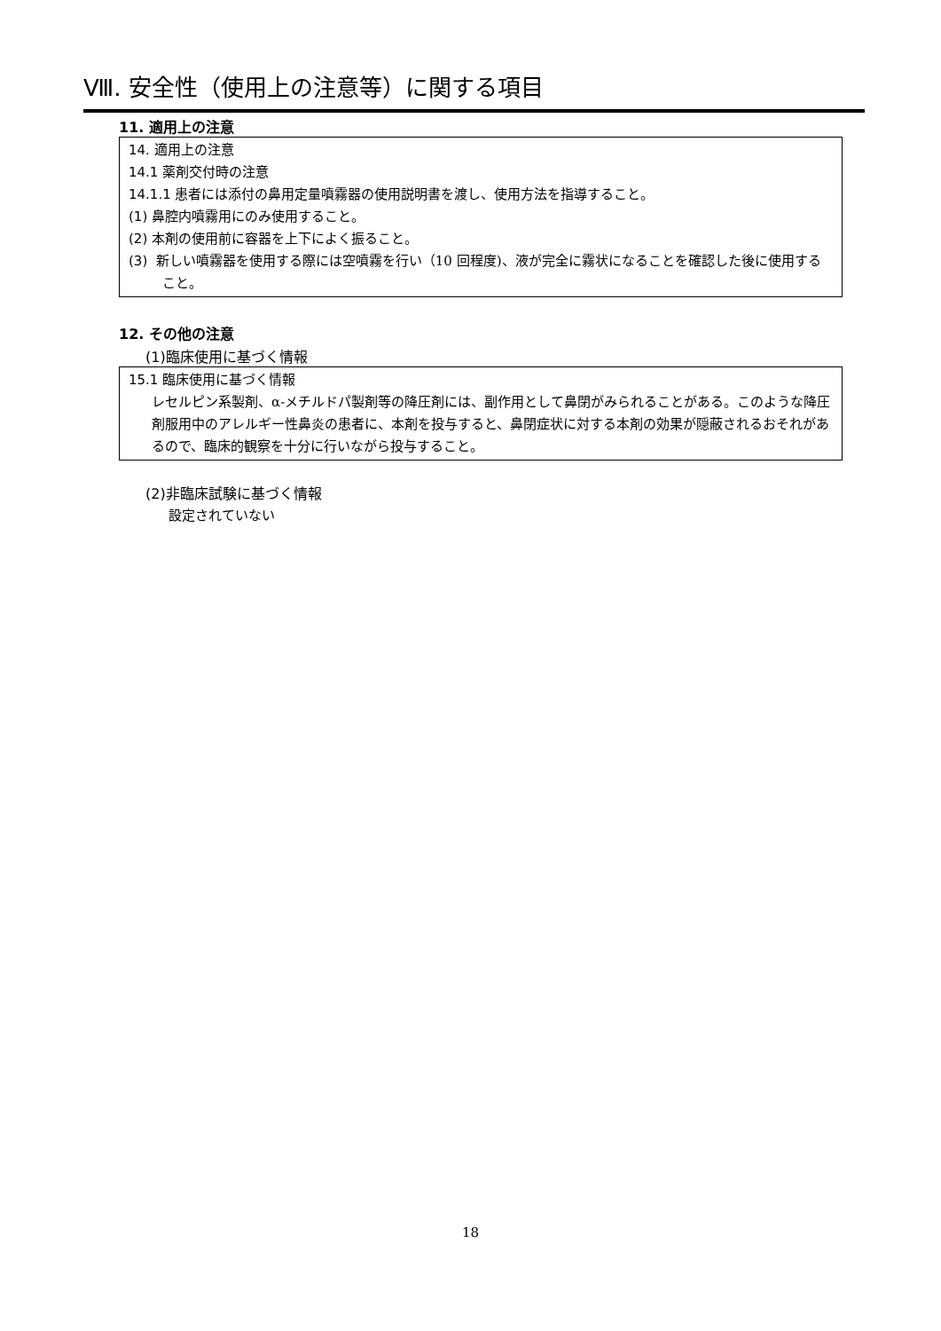Ⅷ. 安全性（使用上の注意等）に関する項目
11. 適用上の注意
14. 適用上の注意
14.1 薬剤交付時の注意
14.1.1 患者には添付の鼻用定量噴霧器の使用説明書を渡し、使用方法を指導すること。
(1) 鼻腔内噴霧用にのみ使用すること。
(2) 本剤の使用前に容器を上下によく振ること。
(3) 新しい噴霧器を使用する際には空噴霧を行い（10 回程度)、液が完全に霧状になることを確認した後に使用すること。
12. その他の注意
(1)臨床使用に基づく情報
15.1 臨床使用に基づく情報
レセルピン系製剤、α-メチルドパ製剤等の降圧剤には、副作用として鼻閉がみられることがある。このような降圧剤服用中のアレルギー性鼻炎の患者に、本剤を投与すると、鼻閉症状に対する本剤の効果が隠蔽されるおそれがあるので、臨床的観察を十分に行いながら投与すること。
(2)非臨床試験に基づく情報
設定されていない
18